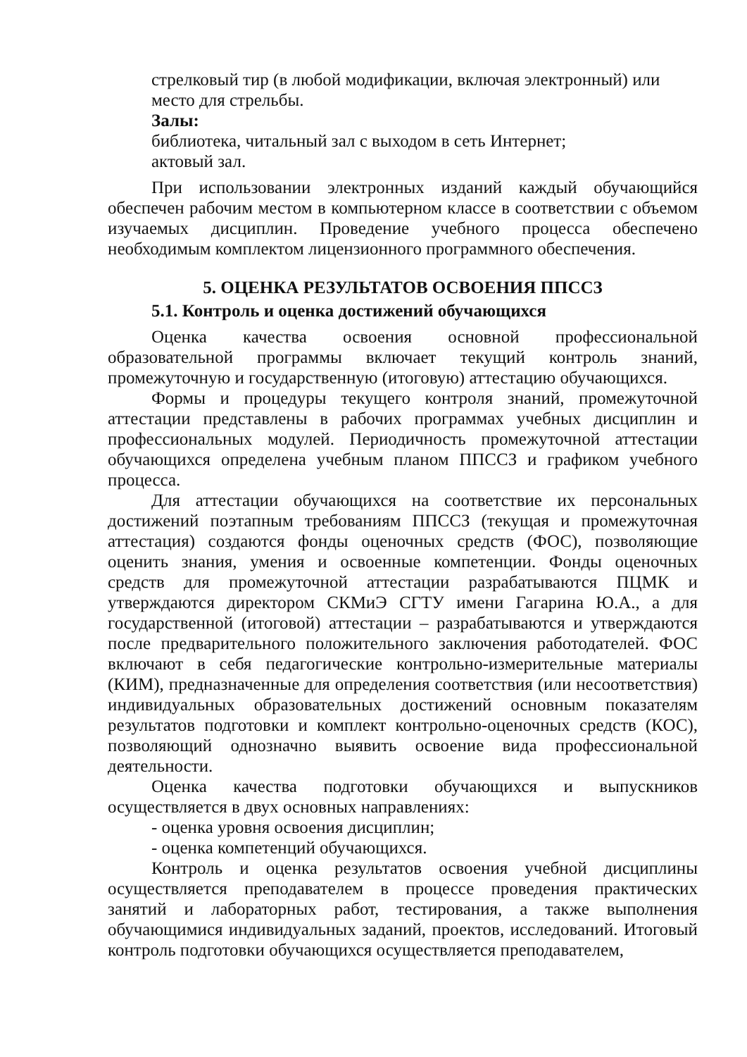стрелковый тир (в любой модификации, включая электронный) или
место для стрельбы.
Залы:
библиотека, читальный зал с выходом в сеть Интернет;
актовый зал.
При использовании электронных изданий каждый обучающийся обеспечен рабочим местом в компьютерном классе в соответствии с объемом изучаемых дисциплин. Проведение учебного процесса обеспечено необходимым комплектом лицензионного программного обеспечения.
5. ОЦЕНКА РЕЗУЛЬТАТОВ ОСВОЕНИЯ ППССЗ
5.1. Контроль и оценка достижений обучающихся
Оценка качества освоения основной профессиональной образовательной программы включает текущий контроль знаний, промежуточную и государственную (итоговую) аттестацию обучающихся.
Формы и процедуры текущего контроля знаний, промежуточной аттестации представлены в рабочих программах учебных дисциплин и профессиональных модулей. Периодичность промежуточной аттестации обучающихся определена учебным планом ППССЗ и графиком учебного процесса.
Для аттестации обучающихся на соответствие их персональных достижений поэтапным требованиям ППССЗ (текущая и промежуточная аттестация) создаются фонды оценочных средств (ФОС), позволяющие оценить знания, умения и освоенные компетенции. Фонды оценочных средств для промежуточной аттестации разрабатываются ПЦМК и утверждаются директором СКМиЭ СГТУ имени Гагарина Ю.А., а для государственной (итоговой) аттестации – разрабатываются и утверждаются после предварительного положительного заключения работодателей. ФОС включают в себя педагогические контрольно-измерительные материалы (КИМ), предназначенные для определения соответствия (или несоответствия) индивидуальных образовательных достижений основным показателям результатов подготовки и комплект контрольно-оценочных средств (КОС), позволяющий однозначно выявить освоение вида профессиональной деятельности.
Оценка качества подготовки обучающихся и выпускников осуществляется в двух основных направлениях:
- оценка уровня освоения дисциплин;
- оценка компетенций обучающихся.
Контроль и оценка результатов освоения учебной дисциплины осуществляется преподавателем в процессе проведения практических занятий и лабораторных работ, тестирования, а также выполнения обучающимися индивидуальных заданий, проектов, исследований. Итоговый контроль подготовки обучающихся осуществляется преподавателем,